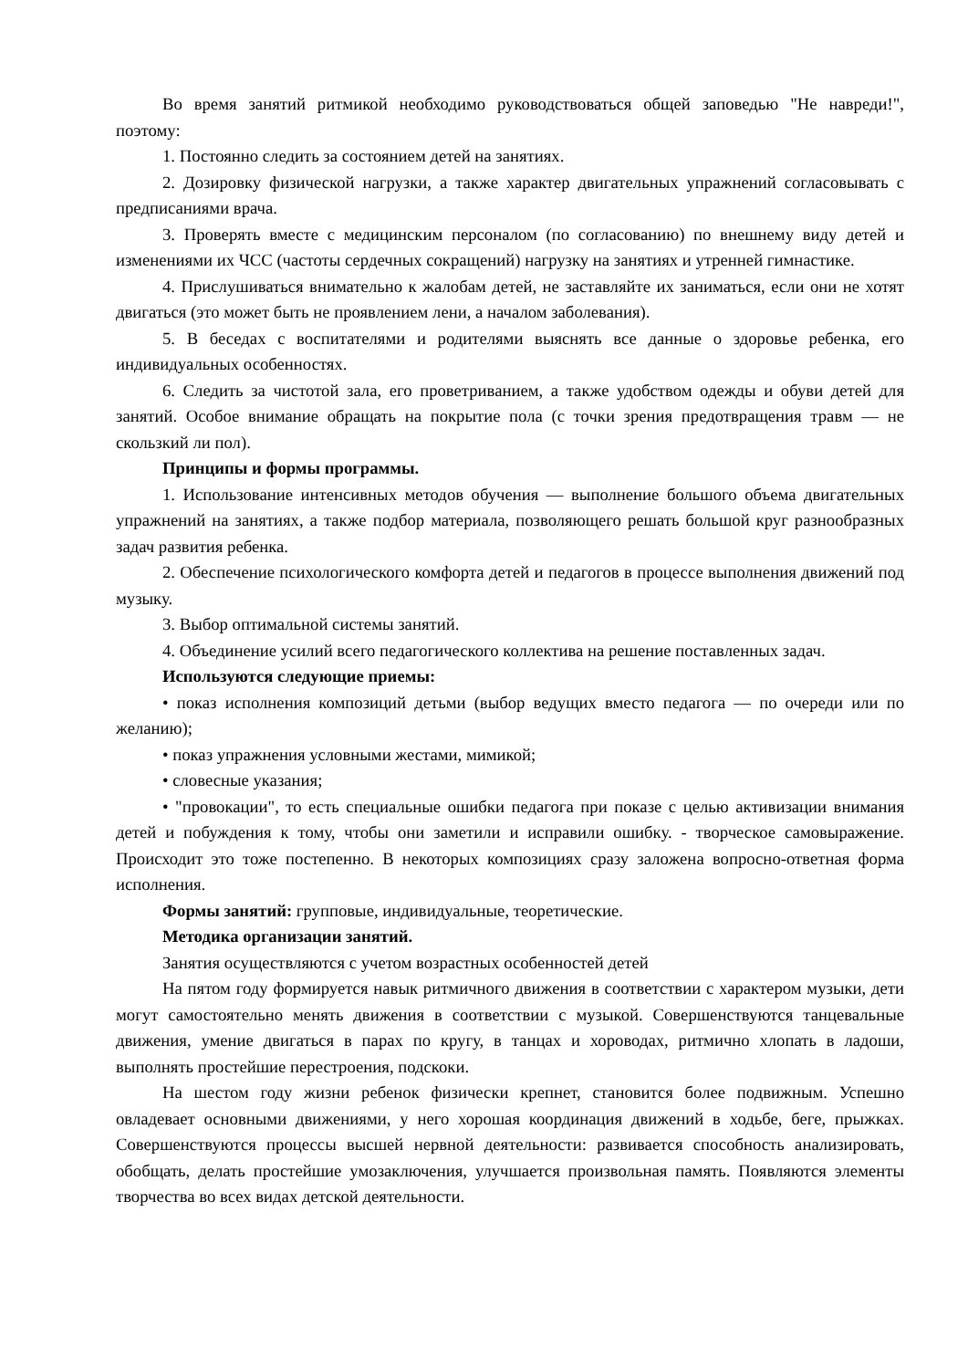Во время занятий ритмикой необходимо руководствоваться общей заповедью "Не навреди!", поэтому:
1. Постоянно следить за состоянием детей на занятиях.
2. Дозировку физической нагрузки, а также характер двигательных упражнений согласовывать с предписаниями врача.
3. Проверять вместе с медицинским персоналом (по согласованию) по внешнему виду детей и изменениями их ЧСС (частоты сердечных сокращений) нагрузку на занятиях и утренней гимнастике.
4. Прислушиваться внимательно к жалобам детей, не заставляйте их заниматься, если они не хотят двигаться (это может быть не проявлением лени, а началом заболевания).
5. В беседах с воспитателями и родителями выяснять все данные о здоровье ребенка, его индивидуальных особенностях.
6. Следить за чистотой зала, его проветриванием, а также удобством одежды и обуви детей для занятий. Особое внимание обращать на покрытие пола (с точки зрения предотвращения травм — не скользкий ли пол).
Принципы и формы программы.
1. Использование интенсивных методов обучения — выполнение большого объема двигательных упражнений на занятиях, а также подбор материала, позволяющего решать большой круг разнообразных задач развития ребенка.
2. Обеспечение психологического комфорта детей и педагогов в процессе выполнения движений под музыку.
3. Выбор оптимальной системы занятий.
4. Объединение усилий всего педагогического коллектива на решение поставленных задач.
Используются следующие приемы:
• показ исполнения композиций детьми (выбор ведущих вместо педагога — по очереди или по желанию);
• показ упражнения условными жестами, мимикой;
• словесные указания;
• "провокации", то есть специальные ошибки педагога при показе с целью активизации внимания детей и побуждения к тому, чтобы они заметили и исправили ошибку. - творческое самовыражение. Происходит это тоже постепенно. В некоторых композициях сразу заложена вопросно-ответная форма исполнения.
Формы занятий: групповые, индивидуальные, теоретические.
Методика организации занятий.
Занятия осуществляются с учетом возрастных особенностей детей
На пятом году формируется навык ритмичного движения в соответствии с характером музыки, дети могут самостоятельно менять движения в соответствии с музыкой. Совершенствуются танцевальные движения, умение двигаться в парах по кругу, в танцах и хороводах, ритмично хлопать в ладоши, выполнять простейшие перестроения, подскоки.
На шестом году жизни ребенок физически крепнет, становится более подвижным. Успешно овладевает основными движениями, у него хорошая координация движений в ходьбе, беге, прыжках. Совершенствуются процессы высшей нервной деятельности: развивается способность анализировать, обобщать, делать простейшие умозаключения, улучшается произвольная память. Появляются элементы творчества во всех видах детской деятельности.